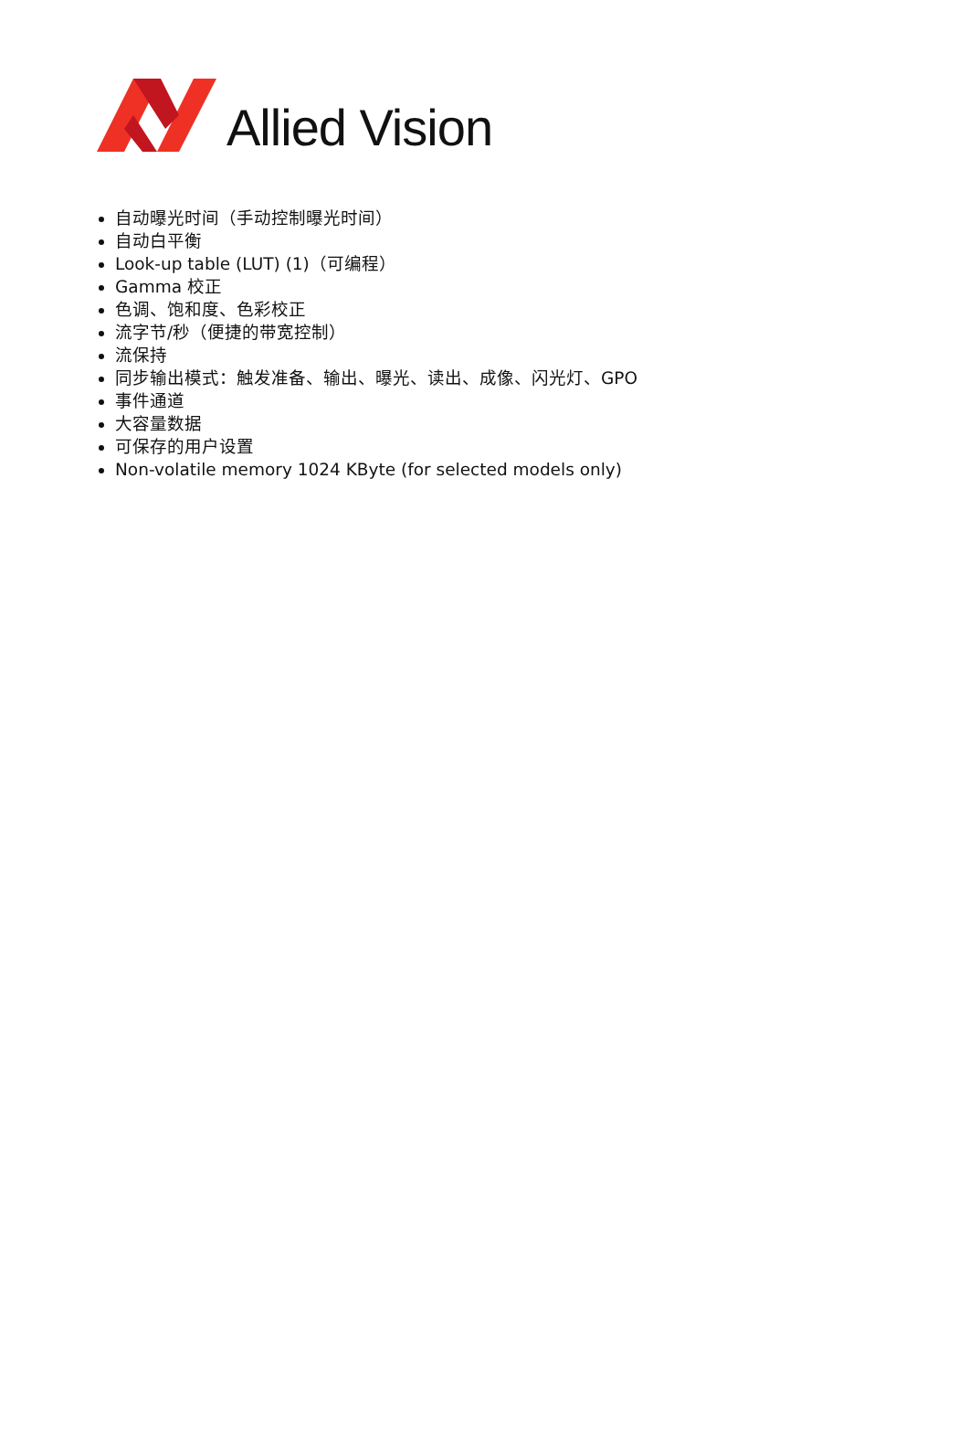Allied Vision
自动曝光时间（手动控制曝光时间）
自动白平衡
Look-up table (LUT) (1)（可编程）
Gamma 校正
色调、饱和度、色彩校正
流字节/秒（便捷的带宽控制）
流保持
同步输出模式：触发准备、输出、曝光、读出、成像、闪光灯、GPO
事件通道
大容量数据
可保存的用户设置
Non-volatile memory 1024 KByte (for selected models only)